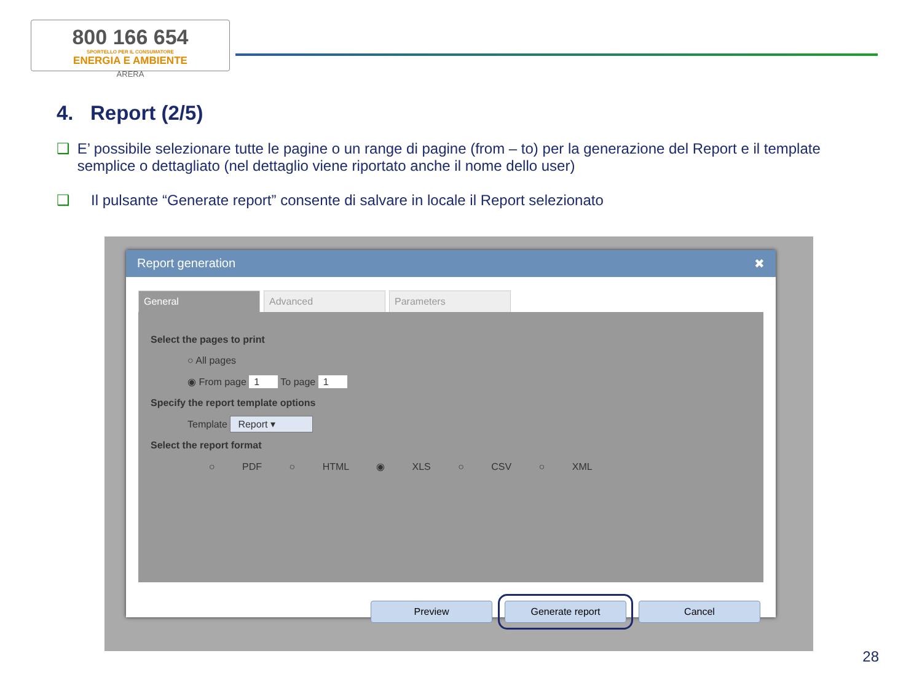800 166 654
SPORTELLO PER IL CONSUMATORE
ENERGIA E AMBIENTE
ARERA
4. Report (2/5)
❑ E’ possibile selezionare tutte le pagine o un range di pagine (from – to) per la generazione del Report e il template semplice o dettagliato (nel dettaglio viene riportato anche il nome dello user)
❑ Il pulsante “Generate report” consente di salvare in locale il Report selezionato
Report generation ✖
General Advanced Parameters
Select the pages to print
○ All pages
◉ From page 1 To page 1
Specify the report template options
Template Report ▾
Select the report format
○ PDF ○ HTML ◉ XLS ○ CSV ○ XML
Preview Generate report Cancel
28